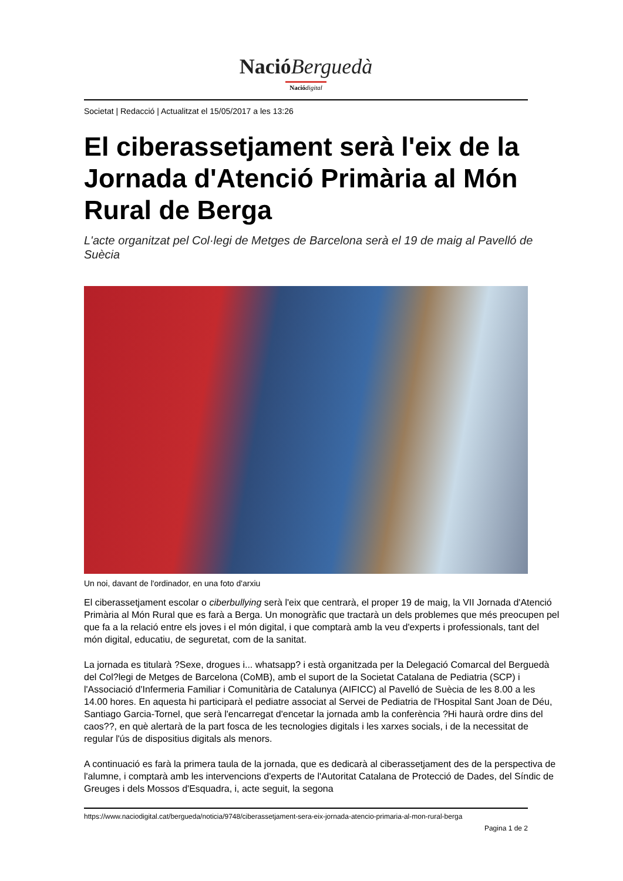Nació Berguedà
Nació digital
Societat | Redacció | Actualitzat el 15/05/2017 a les 13:26
El ciberassetjament serà l'eix de la Jornada d'Atenció Primària al Món Rural de Berga
L'acte organitzat pel Col·legi de Metges de Barcelona serà el 19 de maig al Pavelló de Suècia
Un noi, davant de l'ordinador, en una foto d'arxiu
El ciberassetjament escolar o ciberbullying serà l'eix que centrarà, el proper 19 de maig, la VII Jornada d'Atenció Primària al Món Rural que es farà a Berga. Un monogràfic que tractarà un dels problemes que més preocupen pel que fa a la relació entre els joves i el món digital, i que comptarà amb la veu d'experts i professionals, tant del món digital, educatiu, de seguretat, com de la sanitat.
La jornada es titularà ?Sexe, drogues i... whatsapp? i està organitzada per la Delegació Comarcal del Berguedà del Col?legi de Metges de Barcelona (CoMB), amb el suport de la Societat Catalana de Pediatria (SCP) i l'Associació d'Infermeria Familiar i Comunitària de Catalunya (AIFICC) al Pavelló de Suècia de les 8.00 a les 14.00 hores. En aquesta hi participarà el pediatre associat al Servei de Pediatria de l'Hospital Sant Joan de Déu, Santiago Garcia-Tornel, que serà l'encarregat d'encetar la jornada amb la conferència ?Hi haurà ordre dins del caos??, en què alertarà de la part fosca de les tecnologies digitals i les xarxes socials, i de la necessitat de regular l'ús de dispositius digitals als menors.
A continuació es farà la primera taula de la jornada, que es dedicarà al ciberassetjament des de la perspectiva de l'alumne, i comptarà amb les intervencions d'experts de l'Autoritat Catalana de Protecció de Dades, del Síndic de Greuges i dels Mossos d'Esquadra, i, acte seguit, la segona
https://www.naciodigital.cat/bergueda/noticia/9748/ciberassetjament-sera-eix-jornada-atencio-primaria-al-mon-rural-berga
Pagina 1 de 2